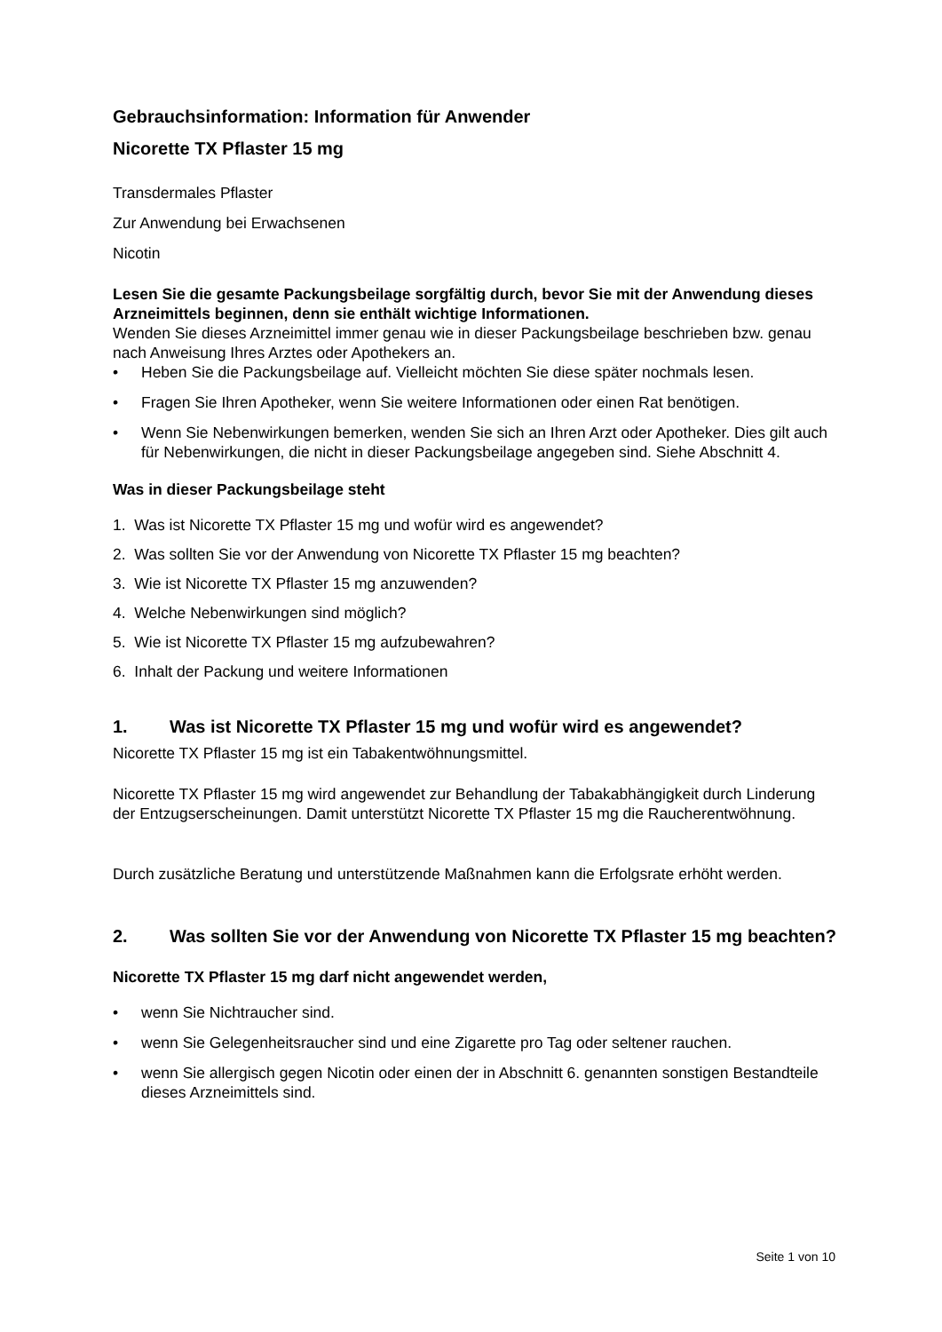Gebrauchsinformation: Information für Anwender
Nicorette TX Pflaster 15 mg
Transdermales Pflaster
Zur Anwendung bei Erwachsenen
Nicotin
Lesen Sie die gesamte Packungsbeilage sorgfältig durch, bevor Sie mit der Anwendung dieses Arzneimittels beginnen, denn sie enthält wichtige Informationen.
Wenden Sie dieses Arzneimittel immer genau wie in dieser Packungsbeilage beschrieben bzw. genau nach Anweisung Ihres Arztes oder Apothekers an.
• Heben Sie die Packungsbeilage auf. Vielleicht möchten Sie diese später nochmals lesen.
• Fragen Sie Ihren Apotheker, wenn Sie weitere Informationen oder einen Rat benötigen.
• Wenn Sie Nebenwirkungen bemerken, wenden Sie sich an Ihren Arzt oder Apotheker. Dies gilt auch für Nebenwirkungen, die nicht in dieser Packungsbeilage angegeben sind. Siehe Abschnitt 4.
Was in dieser Packungsbeilage steht
1. Was ist Nicorette TX Pflaster 15 mg und wofür wird es angewendet?
2. Was sollten Sie vor der Anwendung von Nicorette TX Pflaster 15 mg beachten?
3. Wie ist Nicorette TX Pflaster 15 mg anzuwenden?
4. Welche Nebenwirkungen sind möglich?
5. Wie ist Nicorette TX Pflaster 15 mg aufzubewahren?
6. Inhalt der Packung und weitere Informationen
1. Was ist Nicorette TX Pflaster 15 mg und wofür wird es angewendet?
Nicorette TX Pflaster 15 mg ist ein Tabakentwöhnungsmittel.
Nicorette TX Pflaster 15 mg wird angewendet zur Behandlung der Tabakabhängigkeit durch Linderung der Entzugserscheinungen. Damit unterstützt Nicorette TX Pflaster 15 mg die Raucherentwöhnung.
Durch zusätzliche Beratung und unterstützende Maßnahmen kann die Erfolgsrate erhöht werden.
2. Was sollten Sie vor der Anwendung von Nicorette TX Pflaster 15 mg beachten?
Nicorette TX Pflaster 15 mg darf nicht angewendet werden,
• wenn Sie Nichtraucher sind.
• wenn Sie Gelegenheitsraucher sind und eine Zigarette pro Tag oder seltener rauchen.
• wenn Sie allergisch gegen Nicotin oder einen der in Abschnitt 6. genannten sonstigen Bestandteile dieses Arzneimittels sind.
Seite 1 von 10